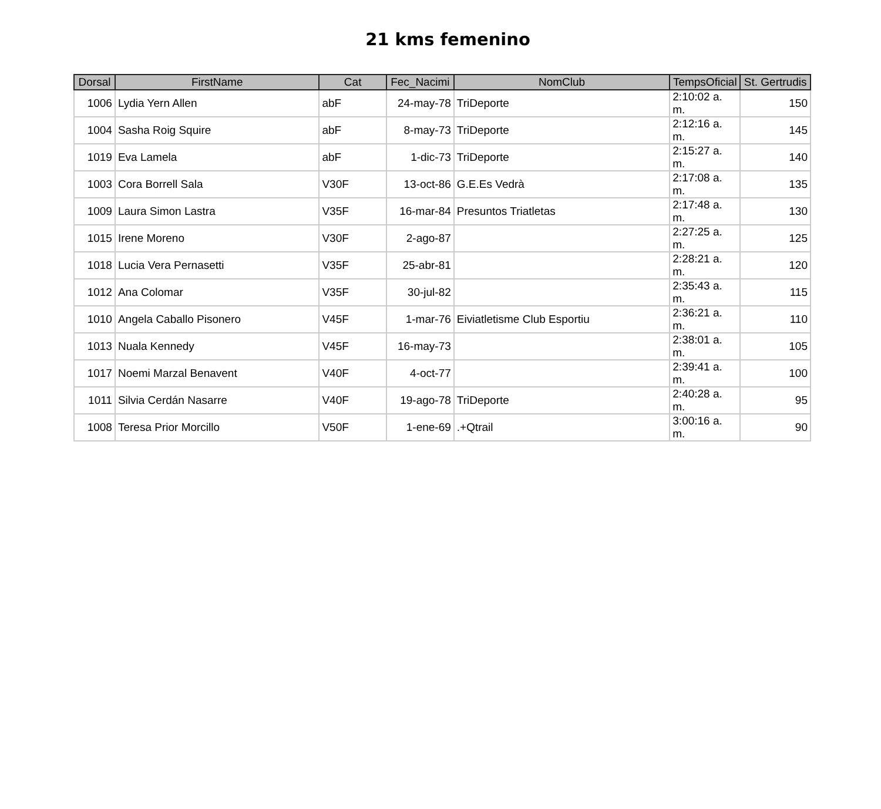21 kms femenino
| Dorsal | FirstName | Cat | Fec_Nacimi | NomClub | TempsOficial | St. Gertrudis |
| --- | --- | --- | --- | --- | --- | --- |
| 1006 | Lydia Yern Allen | abF | 24-may-78 | TriDeporte | 2:10:02 a. m. | 150 |
| 1004 | Sasha Roig Squire | abF | 8-may-73 | TriDeporte | 2:12:16 a. m. | 145 |
| 1019 | Eva Lamela | abF | 1-dic-73 | TriDeporte | 2:15:27 a. m. | 140 |
| 1003 | Cora Borrell Sala | V30F | 13-oct-86 | G.E.Es Vedrà | 2:17:08 a. m. | 135 |
| 1009 | Laura Simon Lastra | V35F | 16-mar-84 | Presuntos Triatletas | 2:17:48 a. m. | 130 |
| 1015 | Irene Moreno | V30F | 2-ago-87 | | 2:27:25 a. m. | 125 |
| 1018 | Lucia Vera Pernasetti | V35F | 25-abr-81 | | 2:28:21 a. m. | 120 |
| 1012 | Ana Colomar | V35F | 30-jul-82 | | 2:35:43 a. m. | 115 |
| 1010 | Angela Caballo Pisonero | V45F | 1-mar-76 | Eiviatletisme Club Esportiu | 2:36:21 a. m. | 110 |
| 1013 | Nuala Kennedy | V45F | 16-may-73 | | 2:38:01 a. m. | 105 |
| 1017 | Noemi Marzal Benavent | V40F | 4-oct-77 | | 2:39:41 a. m. | 100 |
| 1011 | Silvia Cerdán Nasarre | V40F | 19-ago-78 | TriDeporte | 2:40:28 a. m. | 95 |
| 1008 | Teresa Prior Morcillo | V50F | 1-ene-69 | .+Qtrail | 3:00:16 a. m. | 90 |